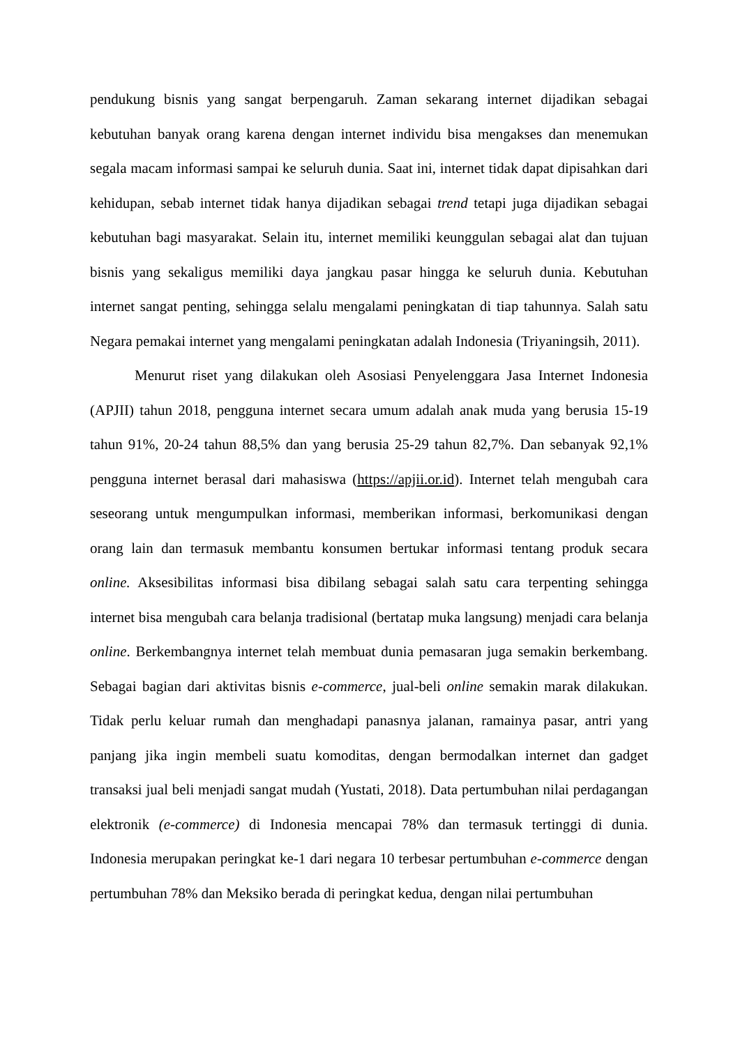pendukung bisnis yang sangat berpengaruh. Zaman sekarang internet dijadikan sebagai kebutuhan banyak orang karena dengan internet individu bisa mengakses dan menemukan segala macam informasi sampai ke seluruh dunia. Saat ini, internet tidak dapat dipisahkan dari kehidupan, sebab internet tidak hanya dijadikan sebagai trend tetapi juga dijadikan sebagai kebutuhan bagi masyarakat. Selain itu, internet memiliki keunggulan sebagai alat dan tujuan bisnis yang sekaligus memiliki daya jangkau pasar hingga ke seluruh dunia. Kebutuhan internet sangat penting, sehingga selalu mengalami peningkatan di tiap tahunnya. Salah satu Negara pemakai internet yang mengalami peningkatan adalah Indonesia (Triyaningsih, 2011).
Menurut riset yang dilakukan oleh Asosiasi Penyelenggara Jasa Internet Indonesia (APJII) tahun 2018, pengguna internet secara umum adalah anak muda yang berusia 15-19 tahun 91%, 20-24 tahun 88,5% dan yang berusia 25-29 tahun 82,7%. Dan sebanyak 92,1% pengguna internet berasal dari mahasiswa (https://apjii.or.id). Internet telah mengubah cara seseorang untuk mengumpulkan informasi, memberikan informasi, berkomunikasi dengan orang lain dan termasuk membantu konsumen bertukar informasi tentang produk secara online. Aksesibilitas informasi bisa dibilang sebagai salah satu cara terpenting sehingga internet bisa mengubah cara belanja tradisional (bertatap muka langsung) menjadi cara belanja online. Berkembangnya internet telah membuat dunia pemasaran juga semakin berkembang. Sebagai bagian dari aktivitas bisnis e-commerce, jual-beli online semakin marak dilakukan. Tidak perlu keluar rumah dan menghadapi panasnya jalanan, ramainya pasar, antri yang panjang jika ingin membeli suatu komoditas, dengan bermodalkan internet dan gadget transaksi jual beli menjadi sangat mudah (Yustati, 2018). Data pertumbuhan nilai perdagangan elektronik (e-commerce) di Indonesia mencapai 78% dan termasuk tertinggi di dunia. Indonesia merupakan peringkat ke-1 dari negara 10 terbesar pertumbuhan e-commerce dengan pertumbuhan 78% dan Meksiko berada di peringkat kedua, dengan nilai pertumbuhan